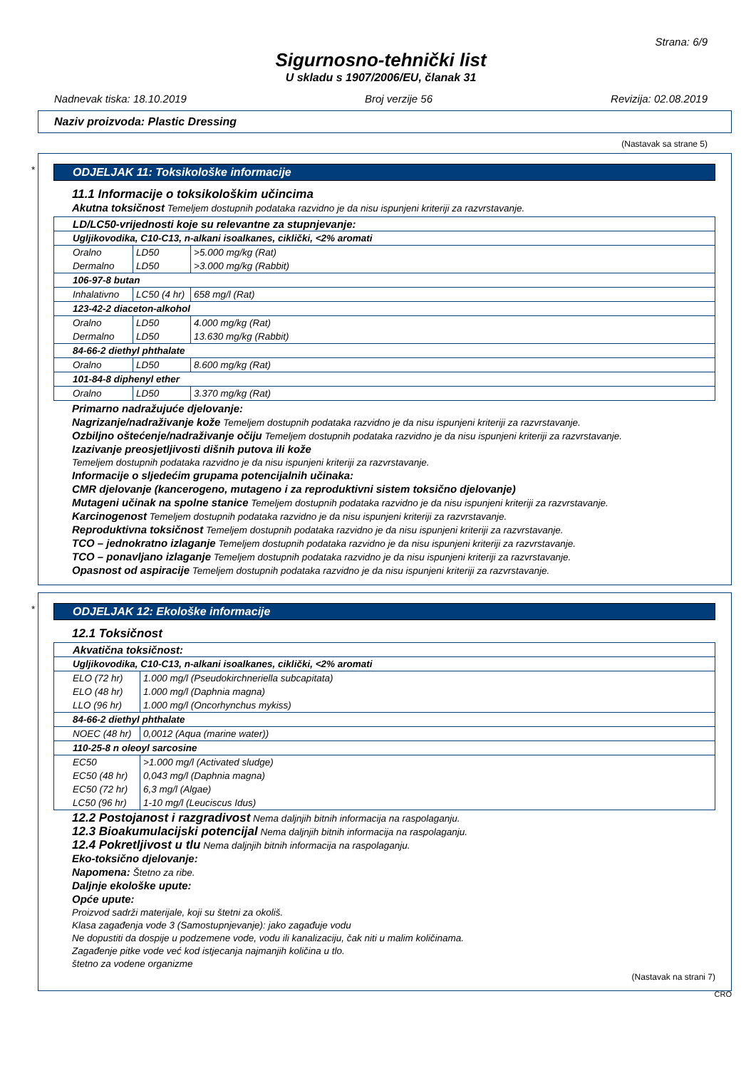Strana: 6/9
Sigurnosno-tehnički list
U skladu s 1907/2006/EU, članak 31
Nadnevak tiska: 18.10.2019 Broj verzije 56 Revizija: 02.08.2019
Naziv proizvoda: Plastic Dressing
(Nastavak sa strane 5)
*
ODJELJAK 11: Toksikološke informacije
11.1 Informacije o toksikološkim učincima
Akutna toksičnost Temeljem dostupnih podataka razvidno je da nisu ispunjeni kriteriji za razvrstavanje.
| LD/LC50-vrijednosti koje su relevantne za stupnjevanje: | | |
| Ugljikovodika, C10-C13, n-alkani isoalkanes, ciklički, <2% aromati | | |
| Oralno Dermalno | LD50 LD50 | >5.000 mg/kg (Rat) >3.000 mg/kg (Rabbit) |
| 106-97-8 butan | | |
| Inhalativno | LC50 (4 hr) | 658 mg/l (Rat) |
| 123-42-2 diaceton-alkohol | | |
| Oralno Dermalno | LD50 LD50 | 4.000 mg/kg (Rat) 13.630 mg/kg (Rabbit) |
| 84-66-2 diethyl phthalate | | |
| Oralno | LD50 | 8.600 mg/kg (Rat) |
| 101-84-8 diphenyl ether | | |
| Oralno | LD50 | 3.370 mg/kg (Rat) |
Primarno nadražujuće djelovanje:
Nagrizanje/nadraživanje kože Temeljem dostupnih podataka razvidno je da nisu ispunjeni kriteriji za razvrstavanje.
Ozbiljno oštećenje/nadraživanje očiju Temeljem dostupnih podataka razvidno je da nisu ispunjeni kriteriji za razvrstavanje.
Izazivanje preosjetljivosti dišnih putova ili kože
Temeljem dostupnih podataka razvidno je da nisu ispunjeni kriteriji za razvrstavanje.
Informacije o sljedećim grupama potencijalnih učinaka:
CMR djelovanje (kancerogeno, mutageno i za reproduktivni sistem toksično djelovanje)
Mutageni učinak na spolne stanice Temeljem dostupnih podataka razvidno je da nisu ispunjeni kriteriji za razvrstavanje.
Karcinogenost Temeljem dostupnih podataka razvidno je da nisu ispunjeni kriteriji za razvrstavanje.
Reproduktivna toksičnost Temeljem dostupnih podataka razvidno je da nisu ispunjeni kriteriji za razvrstavanje.
TCO – jednokratno izlaganje Temeljem dostupnih podataka razvidno je da nisu ispunjeni kriteriji za razvrstavanje.
TCO – ponavljano izlaganje Temeljem dostupnih podataka razvidno je da nisu ispunjeni kriteriji za razvrstavanje.
Opasnost od aspiracije Temeljem dostupnih podataka razvidno je da nisu ispunjeni kriteriji za razvrstavanje.
*
ODJELJAK 12: Ekološke informacije
12.1 Toksičnost
| Akvatična toksičnost: | |
| Ugljikovodika, C10-C13, n-alkani isoalkanes, ciklički, <2% aromati | |
| ELO (72 hr) ELO (48 hr) LLO (96 hr) | 1.000 mg/l (Pseudokirchneriella subcapitata) 1.000 mg/l (Daphnia magna) 1.000 mg/l (Oncorhynchus mykiss) |
| 84-66-2 diethyl phthalate | |
| NOEC (48 hr) | 0,0012 (Aqua (marine water)) |
| 110-25-8 n oleoyl sarcosine | |
| EC50 EC50 (48 hr) EC50 (72 hr) LC50 (96 hr) | >1.000 mg/l (Activated sludge) 0,043 mg/l (Daphnia magna) 6,3 mg/l (Algae) 1-10 mg/l (Leuciscus Idus) |
12.2 Postojanost i razgradivost Nema daljnjih bitnih informacija na raspolaganju.
12.3 Bioakumulacijski potencijal Nema daljnjih bitnih informacija na raspolaganju.
12.4 Pokretljivost u tlu Nema daljnjih bitnih informacija na raspolaganju.
Eko-toksično djelovanje:
Napomena: Štetno za ribe.
Daljnje ekološke upute:
Opće upute:
Proizvod sadrži materijale, koji su štetni za okoliš.
Klasa zagađenja vode 3 (Samostupnjevanje): jako zagađuje vodu
Ne dopustiti da dospije u podzemene vode, vodu ili kanalizaciju, čak niti u malim količinama.
Zagađenje pitke vode već kod istjecanja najmanjih količina u tlo.
štetno za vodene organizme
(Nastavak na strani 7)
CRO